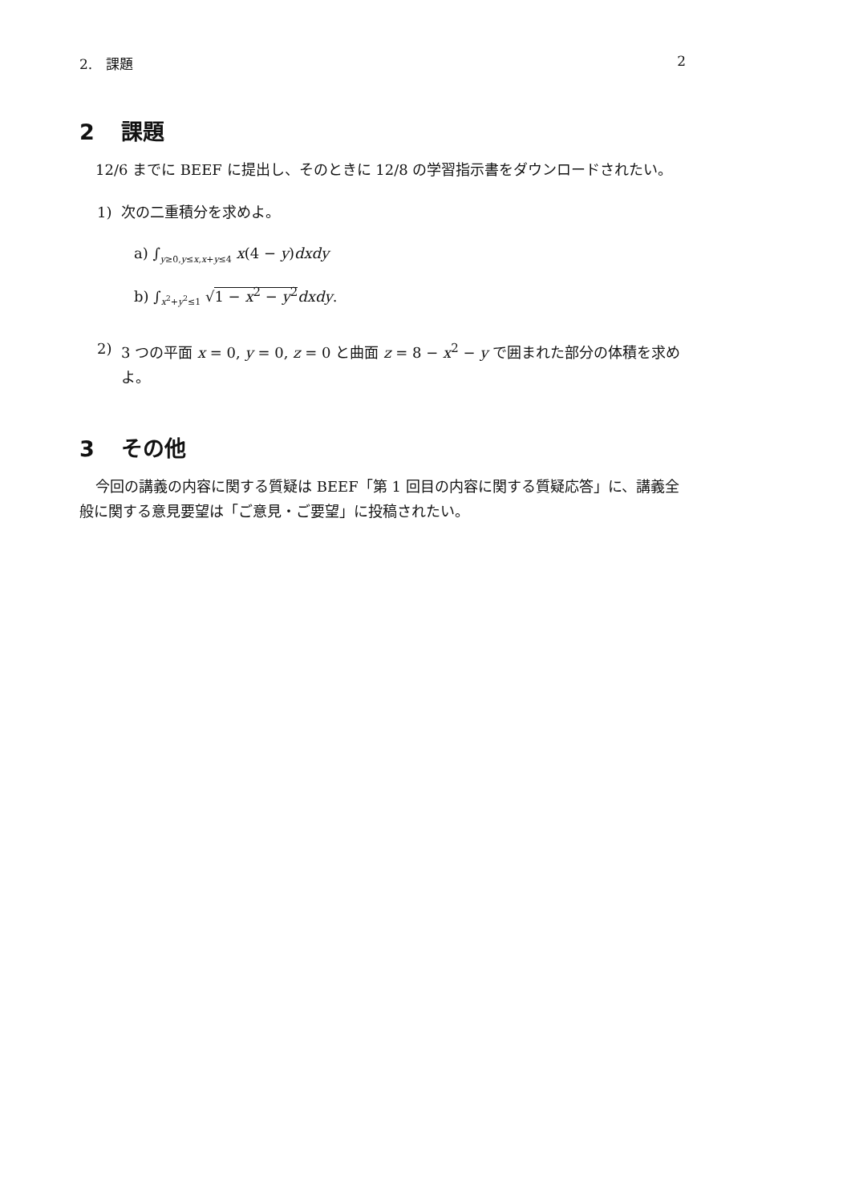2.　課題 2
2 課題
12/6 までに BEEF に提出し、そのときに 12/8 の学習指示書をダウンロードされたい。
1) 次の二重積分を求めよ。
a) ∫<sub>y≥0,y≤x,x+y≤4</sub> x(4 − y)dxdy
b) ∫<sub>x<sup>2</sup>+y<sup>2</sup>≤1</sub> √1 − x<sup>2</sup> − y<sup>2</sup> dxdy.
2) 3 つの平面 x = 0, y = 0, z = 0 と曲面 z = 8 − x<sup>2</sup> − y で囲まれた部分の体積を求めよ。
3 その他
今回の講義の内容に関する質疑は BEEF「第 1 回目の内容に関する質疑応答」に、講義全般に関する意見要望は「ご意見・ご要望」に投稿されたい。